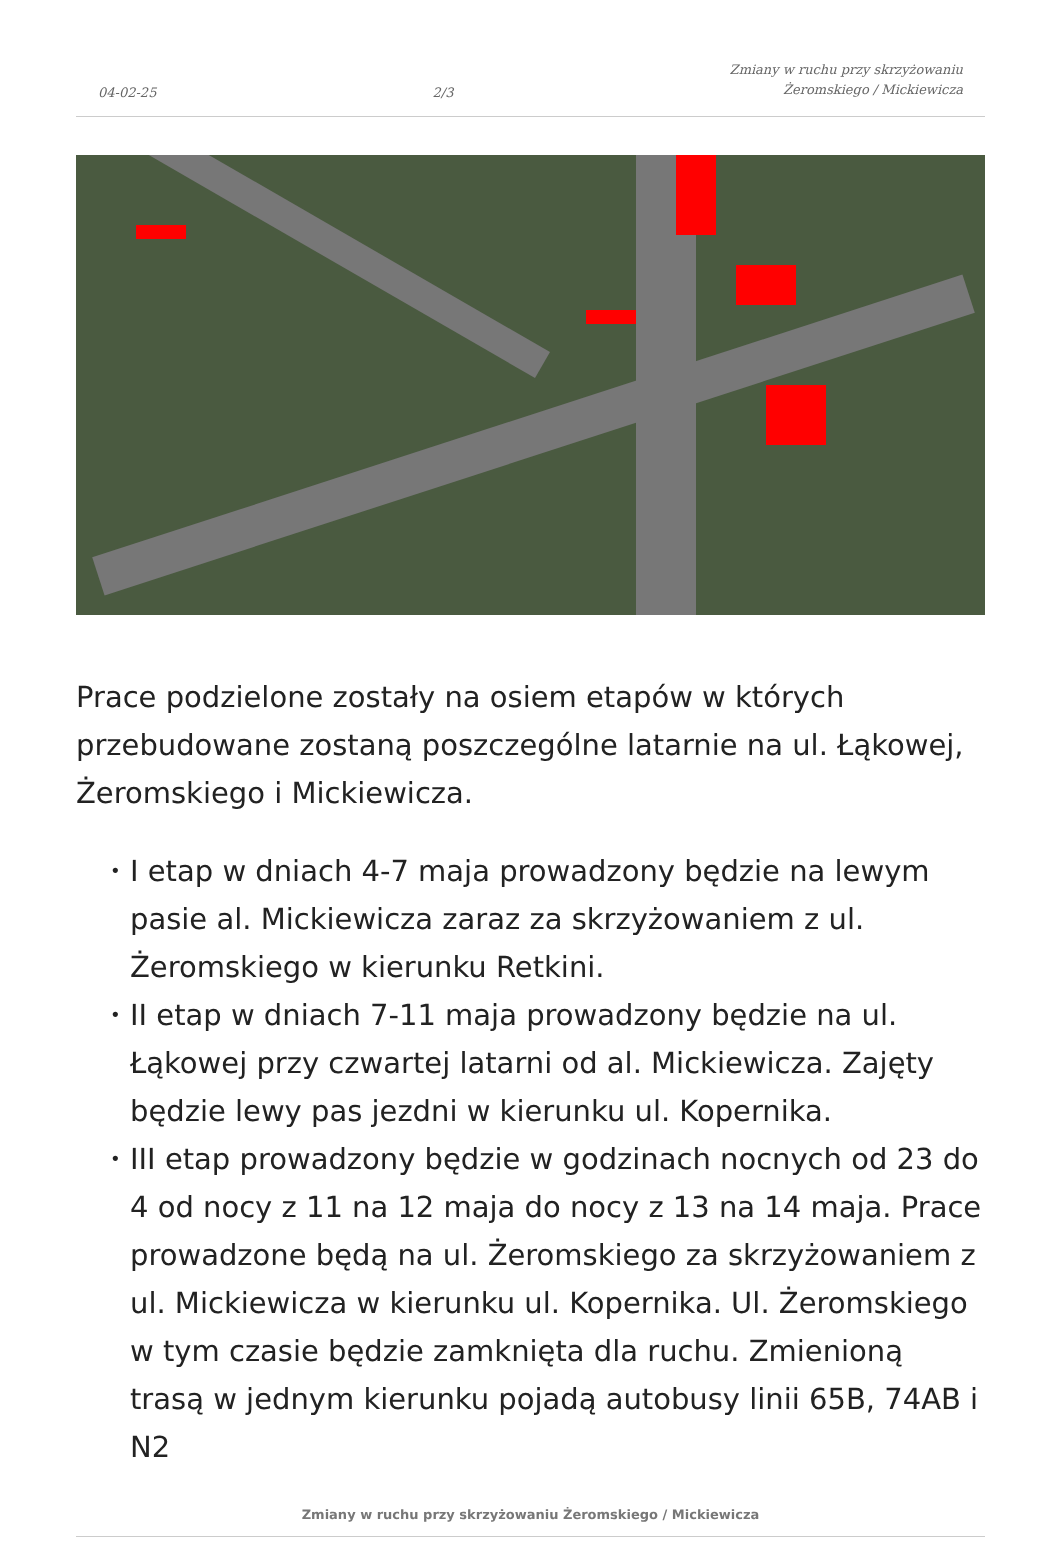04-02-25
2/3
Zmiany w ruchu przy skrzyżowaniu
Żeromskiego / Mickiewicza
Prace podzielone zostały na osiem etapów w których przebudowane zostaną poszczególne latarnie na ul. Łąkowej, Żeromskiego i Mickiewicza.
• I etap w dniach 4-7 maja prowadzony będzie na lewym pasie al. Mickiewicza zaraz za skrzyżowaniem z ul. Żeromskiego w kierunku Retkini.
• II etap w dniach 7-11 maja prowadzony będzie na ul. Łąkowej przy czwartej latarni od al. Mickiewicza. Zajęty będzie lewy pas jezdni w kierunku ul. Kopernika.
• III etap prowadzony będzie w godzinach nocnych od 23 do 4 od nocy z 11 na 12 maja do nocy z 13 na 14 maja. Prace prowadzone będą na ul. Żeromskiego za skrzyżowaniem z ul. Mickiewicza w kierunku ul. Kopernika. Ul. Żeromskiego w tym czasie będzie zamknięta dla ruchu. Zmienioną trasą w jednym kierunku pojadą autobusy linii 65B, 74AB i N2
Zmiany w ruchu przy skrzyżowaniu Żeromskiego / Mickiewicza